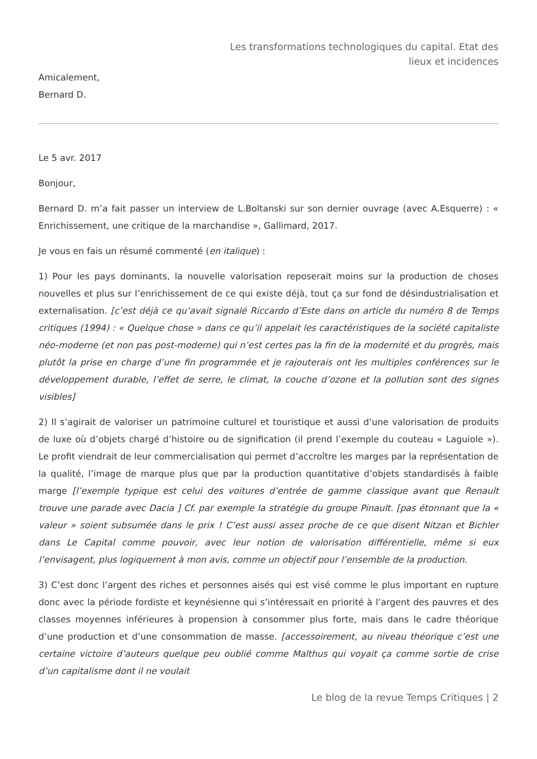Les transformations technologiques du capital. Etat des lieux et incidences
Amicalement,
Bernard D.
Le 5 avr. 2017
Bonjour,
Bernard D. m’a fait passer un interview de L.Boltanski sur son dernier ouvrage (avec A.Esquerre) : « Enrichissement, une critique de la marchandise », Gallimard, 2017.
Je vous en fais un résumé commenté (en italique) :
1) Pour les pays dominants, la nouvelle valorisation reposerait moins sur la production de choses nouvelles et plus sur l’enrichissement de ce qui existe déjà, tout ça sur fond de désindustrialisation et externalisation. [c’est déjà ce qu’avait signalé Riccardo d’Este dans on article du numéro 8 de Temps critiques (1994) : « Quelque chose » dans ce qu’il appelait les caractéristiques de la société capitaliste néo-moderne (et non pas post-moderne) qui n’est certes pas la fin de la modernité et du progrès, mais plutôt la prise en charge d’une fin programmée et je rajouterais ont les multiples conférences sur le développement durable, l’effet de serre, le climat, la couche d’ozone et la pollution sont des signes visibles]
2) Il s’agirait de valoriser un patrimoine culturel et touristique et aussi d’une valorisation de produits de luxe où d’objets chargé d’histoire ou de signification (il prend l’exemple du couteau « Laguiole »). Le profit viendrait de leur commercialisation qui permet d’accroître les marges par la représentation de la qualité, l’image de marque plus que par la production quantitative d’objets standardisés à faible marge [l’exemple typique est celui des voitures d’entrée de gamme classique avant que Renault trouve une parade avec Dacia ] Cf. par exemple la stratégie du groupe Pinault. [pas étonnant que la « valeur » soient subsumée dans le prix ! C’est aussi assez proche de ce que disent Nitzan et Bichler dans Le Capital comme pouvoir, avec leur notion de valorisation différentielle, même si eux l’envisagent, plus logiquement à mon avis, comme un objectif pour l’ensemble de la production.
3) C’est donc l’argent des riches et personnes aisés qui est visé comme le plus important en rupture donc avec la période fordiste et keynésienne qui s’intéressait en priorité à l’argent des pauvres et des classes moyennes inférieures à propension à consommer plus forte, mais dans le cadre théorique d’une production et d’une consommation de masse. [accessoirement, au niveau théorique c’est une certaine victoire d’auteurs quelque peu oublié comme Malthus qui voyait ça comme sortie de crise d’un capitalisme dont il ne voulait
Le blog de la revue Temps Critiques | 2